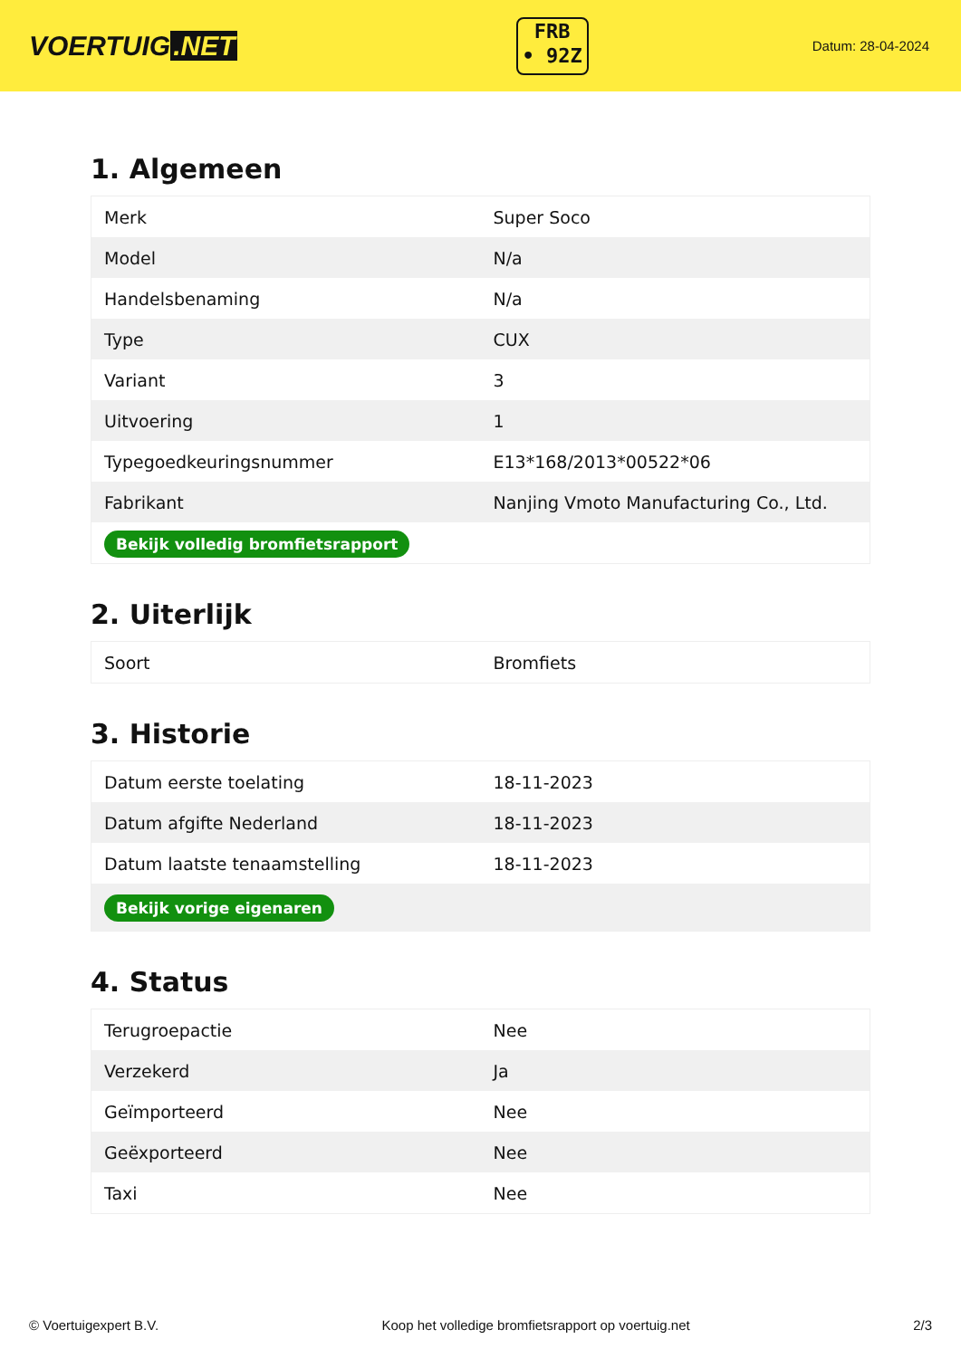VOERTUIG.NET
FRB
• 92Z
Datum: 28-04-2024
1. Algemeen
| Merk | Super Soco |
| Model | N/a |
| Handelsbenaming | N/a |
| Type | CUX |
| Variant | 3 |
| Uitvoering | 1 |
| Typegoedkeuringsnummer | E13*168/2013*00522*06 |
| Fabrikant | Nanjing Vmoto Manufacturing Co., Ltd. |
| Bekijk volledig bromfietsrapport | |
2. Uiterlijk
| Soort | Bromfiets |
3. Historie
| Datum eerste toelating | 18-11-2023 |
| Datum afgifte Nederland | 18-11-2023 |
| Datum laatste tenaamstelling | 18-11-2023 |
| Bekijk vorige eigenaren | |
4. Status
| Terugroepactie | Nee |
| Verzekerd | Ja |
| Geïmporteerd | Nee |
| Geëxporteerd | Nee |
| Taxi | Nee |
© Voertuigexpert B.V. Koop het volledige bromfietsrapport op voertuig.net 2/3